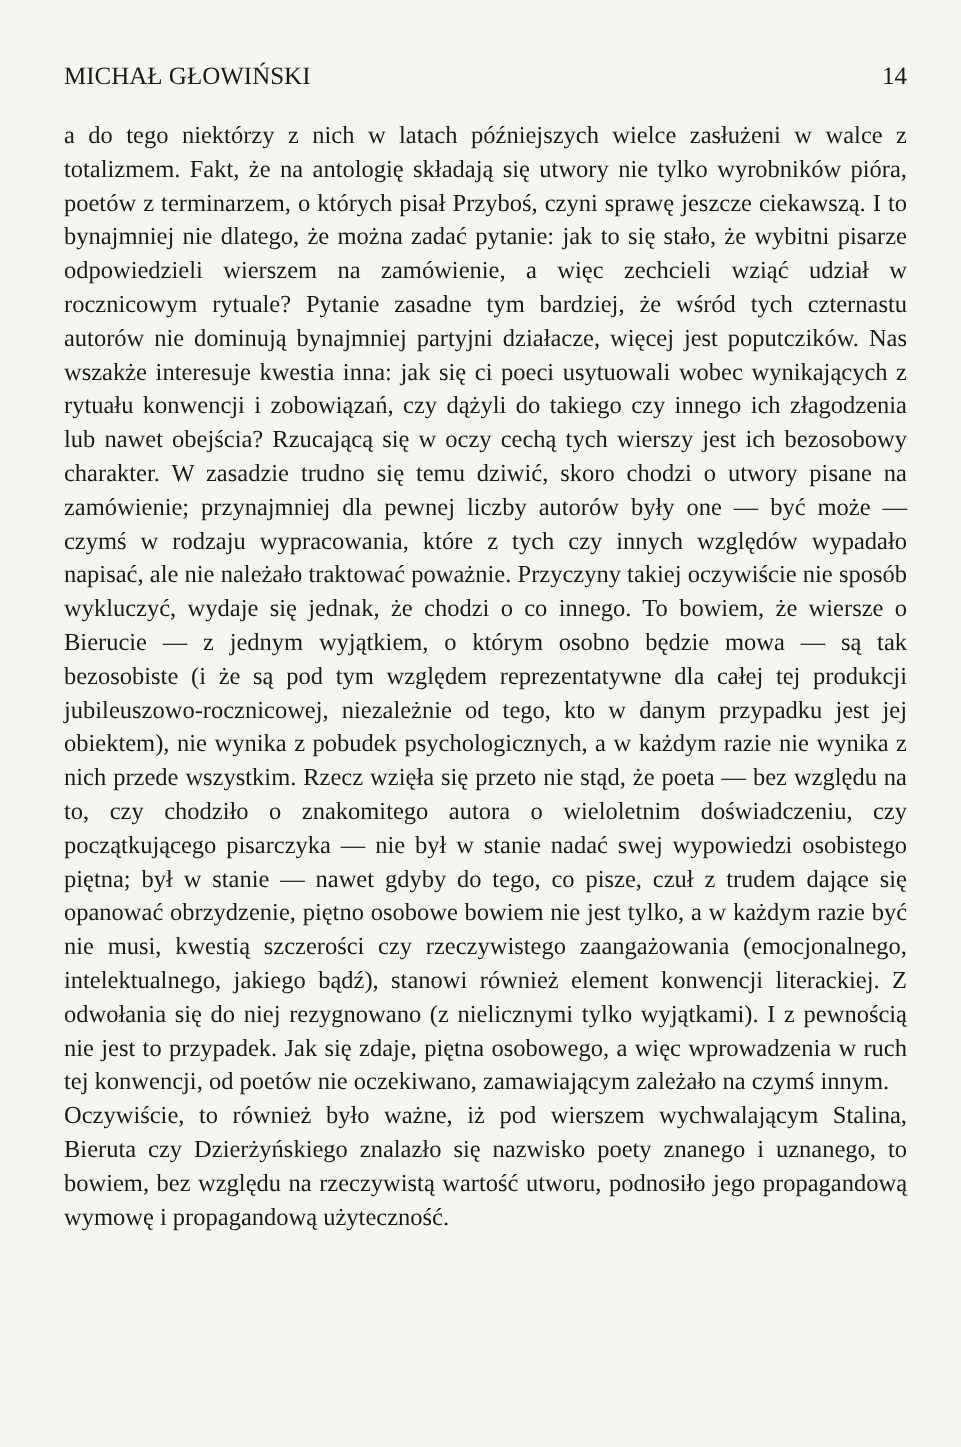MICHAŁ GŁOWIŃSKI 14
a do tego niektórzy z nich w latach późniejszych wielce zasłużeni w walce z totalizmem. Fakt, że na antologię składają się utwory nie tylko wyrobników pióra, poetów z terminarzem, o których pisał Przyboś, czyni sprawę jeszcze ciekawszą. I to bynajmniej nie dlatego, że można zadać pytanie: jak to się stało, że wybitni pisarze odpowiedzieli wierszem na zamówienie, a więc zechcieli wziąć udział w rocznicowym rytuale? Pytanie zasadne tym bardziej, że wśród tych czternastu autorów nie dominują bynajmniej partyjni działacze, więcej jest poputczików. Nas wszakże interesuje kwestia inna: jak się ci poeci usytuowali wobec wynikających z rytuału konwencji i zobowiązań, czy dążyli do takiego czy innego ich złagodzenia lub nawet obejścia? Rzucającą się w oczy cechą tych wierszy jest ich bezosobowy charakter. W zasadzie trudno się temu dziwić, skoro chodzi o utwory pisane na zamówienie; przynajmniej dla pewnej liczby autorów były one — być może — czymś w rodzaju wypracowania, które z tych czy innych względów wypadało napisać, ale nie należało traktować poważnie. Przyczyny takiej oczywiście nie sposób wykluczyć, wydaje się jednak, że chodzi o co innego. To bowiem, że wiersze o Bierucie — z jednym wyjątkiem, o którym osobno będzie mowa — są tak bezosobiste (i że są pod tym względem reprezentatywne dla całej tej produkcji jubileuszowo-rocznicowej, niezależnie od tego, kto w danym przypadku jest jej obiektem), nie wynika z pobudek psychologicznych, a w każdym razie nie wynika z nich przede wszystkim. Rzecz wzięła się przeto nie stąd, że poeta — bez względu na to, czy chodziło o znakomitego autora o wieloletnim doświadczeniu, czy początkującego pisarczyka — nie był w stanie nadać swej wypowiedzi osobistego piętna; był w stanie — nawet gdyby do tego, co pisze, czuł z trudem dające się opanować obrzydzenie, piętno osobowe bowiem nie jest tylko, a w każdym razie być nie musi, kwestią szczerości czy rzeczywistego zaangażowania (emocjonalnego, intelektualnego, jakiego bądź), stanowi również element konwencji literackiej. Z odwołania się do niej rezygnowano (z nielicznymi tylko wyjątkami). I z pewnością nie jest to przypadek. Jak się zdaje, piętna osobowego, a więc wprowadzenia w ruch tej konwencji, od poetów nie oczekiwano, zamawiającym zależało na czymś innym.
Oczywiście, to również było ważne, iż pod wierszem wychwalającym Stalina, Bieruta czy Dzierżyńskiego znalazło się nazwisko poety znanego i uznanego, to bowiem, bez względu na rzeczywistą wartość utworu, podnosiło jego propagandową wymowę i propagandową użyteczność.